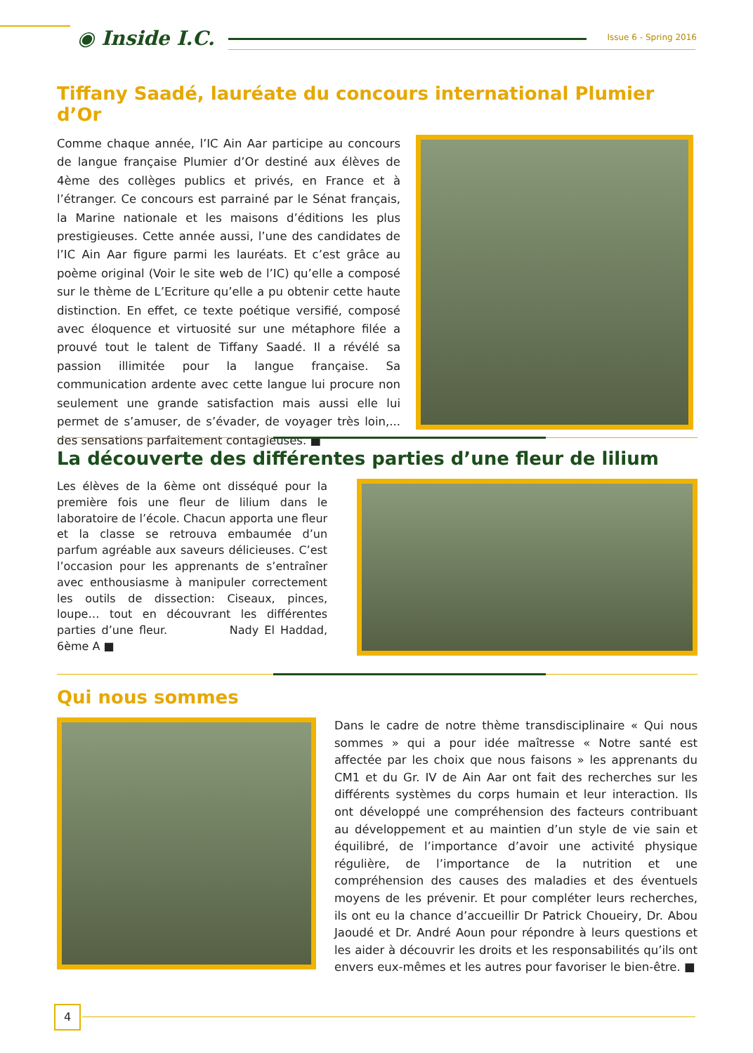◉ Inside I.C. Issue 6 - Spring 2016
Tiffany Saadé, lauréate du concours international Plumier d’Or
Comme chaque année, l’IC Ain Aar participe au concours de langue française Plumier d’Or destiné aux élèves de 4ème des collèges publics et privés, en France et à l’étranger. Ce concours est parrainé par le Sénat français, la Marine nationale et les maisons d’éditions les plus prestigieuses. Cette année aussi, l’une des candidates de l’IC Ain Aar figure parmi les lauréats. Et c’est grâce au poème original (Voir le site web de l’IC) qu’elle a composé sur le thème de L’Ecriture qu’elle a pu obtenir cette haute distinction. En effet, ce texte poétique versifié, composé avec éloquence et virtuosité sur une métaphore filée a prouvé tout le talent de Tiffany Saadé. Il a révélé sa passion illimitée pour la langue française. Sa communication ardente avec cette langue lui procure non seulement une grande satisfaction mais aussi elle lui permet de s’amuser, de s’évader, de voyager très loin,... des sensations parfaitement contagieuses. ■
La découverte des différentes parties d’une fleur de lilium
Les élèves de la 6ème ont disséqué pour la première fois une fleur de lilium dans le laboratoire de l’école. Chacun apporta une fleur et la classe se retrouva embaumée d’un parfum agréable aux saveurs délicieuses. C’est l’occasion pour les apprenants de s’entraîner avec enthousiasme à manipuler correctement les outils de dissection: Ciseaux, pinces, loupe… tout en découvrant les différentes parties d’une fleur. Nady El Haddad, 6ème A ■
Qui nous sommes
Dans le cadre de notre thème transdisciplinaire « Qui nous sommes » qui a pour idée maîtresse « Notre santé est affectée par les choix que nous faisons » les apprenants du CM1 et du Gr. IV de Ain Aar ont fait des recherches sur les différents systèmes du corps humain et leur interaction. Ils ont développé une compréhension des facteurs contribuant au développement et au maintien d’un style de vie sain et équilibré, de l’importance d’avoir une activité physique régulière, de l’importance de la nutrition et une compréhension des causes des maladies et des éventuels moyens de les prévenir. Et pour compléter leurs recherches, ils ont eu la chance d’accueillir Dr Patrick Choueiry, Dr. Abou Jaoudé et Dr. André Aoun pour répondre à leurs questions et les aider à découvrir les droits et les responsabilités qu’ils ont envers eux-mêmes et les autres pour favoriser le bien-être. ■
4